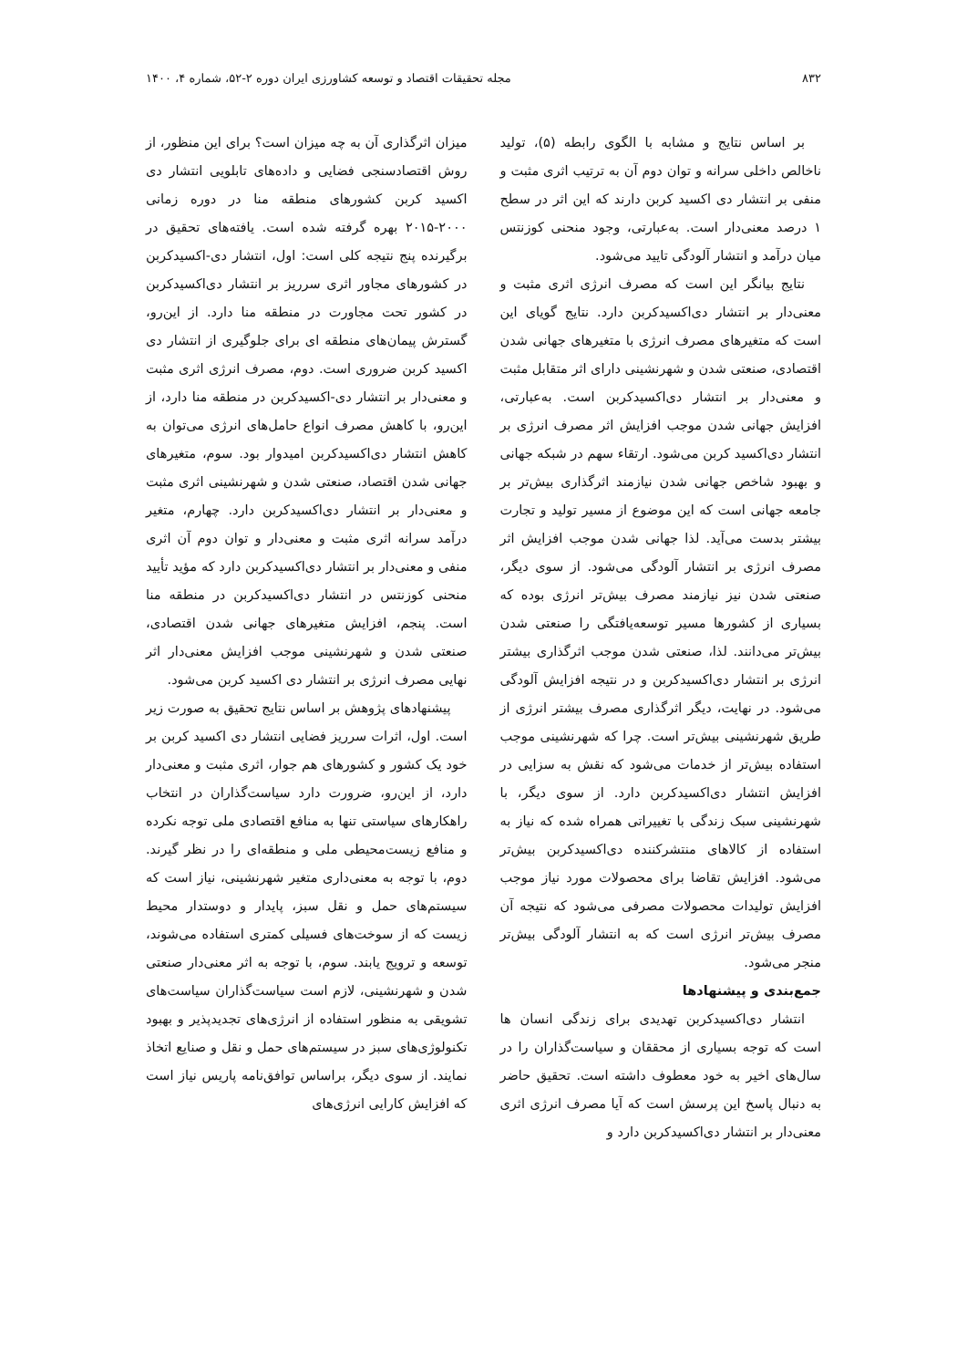۸۳۲ مجله تحقیقات اقتصاد و توسعه کشاورزی ایران دوره ۲-۵۲، شماره ۴، ۱۴۰۰
بر اساس نتایج و مشابه با الگوی رابطه (۵)، تولید ناخالص داخلی سرانه و توان دوم آن به ترتیب اثری مثبت و منفی بر انتشار دی اکسید کربن دارند که این اثر در سطح ۱ درصد معنی‌دار است. به‌عبارتی، وجود منحنی کوزنتس میان درآمد و انتشار آلودگی تایید می‌شود.
نتایج بیانگر این است که مصرف انرژی اثری مثبت و معنی‌دار بر انتشار دی‌اکسیدکربن دارد. نتایج گویای این است که متغیرهای مصرف انرژی با متغیرهای جهانی شدن اقتصادی، صنعتی شدن و شهرنشینی دارای اثر متقابل مثبت و معنی‌دار بر انتشار دی‌اکسیدکربن است. به‌عبارتی، افزایش جهانی شدن موجب افزایش اثر مصرف انرژی بر انتشار دی‌اکسید کربن می‌شود. ارتقاء سهم در شبکه جهانی و بهبود شاخص جهانی شدن نیازمند اثرگذاری بیش‌تر بر جامعه جهانی است که این موضوع از مسیر تولید و تجارت بیشتر بدست می‌آید. لذا جهانی شدن موجب افزایش اثر مصرف انرژی بر انتشار آلودگی می‌شود. از سوی دیگر، صنعتی شدن نیز نیازمند مصرف بیش‌تر انرژی بوده که بسیاری از کشورها مسیر توسعه‌یافتگی را صنعتی شدن بیش‌تر می‌دانند. لذا، صنعتی شدن موجب اثرگذاری بیشتر انرژی بر انتشار دی‌اکسیدکربن و در نتیجه افزایش آلودگی می‌شود. در نهایت، دیگر اثرگذاری مصرف بیشتر انرژی از طریق شهرنشینی بیش‌تر است. چرا که شهرنشینی موجب استفاده بیش‌تر از خدمات می‌شود که نقش به سزایی در افزایش انتشار دی‌اکسیدکربن دارد. از سوی دیگر، با شهرنشینی سبک زندگی با تغییراتی همراه شده که نیاز به استفاده از کالاهای منتشرکننده دی‌اکسیدکربن بیش‌تر می‌شود. افزایش تقاضا برای محصولات مورد نیاز موجب افزایش تولیدات محصولات مصرفی می‌شود که نتیجه آن مصرف بیش‌تر انرژی است که به انتشار آلودگی بیش‌تر منجر می‌شود.
جمع‌بندی و پیشنهادها
انتشار دی‌اکسیدکربن تهدیدی برای زندگی انسان ها است که توجه بسیاری از محققان و سیاست‌گذاران را در سال‌های اخیر به خود معطوف داشته است. تحقیق حاضر به دنبال پاسخ این پرسش است که آیا مصرف انرژی اثری معنی‌دار بر انتشار دی‌اکسیدکربن دارد و
میزان اثرگذاری آن به چه میزان است؟ برای این منظور، از روش اقتصادسنجی فضایی و داده‌های تابلویی انتشار دی اکسید کربن کشورهای منطقه منا در دوره زمانی ۲۰۰۰-۲۰۱۵ بهره گرفته شده است. یافته‌های تحقیق در برگیرنده پنج نتیجه کلی است: اول، انتشار دی-اکسیدکربن در کشورهای مجاور اثری سرریز بر انتشار دی‌اکسیدکربن در کشور تحت مجاورت در منطقه منا دارد. از این‌رو، گسترش پیمان‌های منطقه ای برای جلوگیری از انتشار دی اکسید کربن ضروری است. دوم، مصرف انرژی اثری مثبت و معنی‌دار بر انتشار دی-اکسیدکربن در منطقه منا دارد، از این‌رو، با کاهش مصرف انواع حامل‌های انرژی می‌توان به کاهش انتشار دی‌اکسیدکربن امیدوار بود. سوم، متغیرهای جهانی شدن اقتصاد، صنعتی شدن و شهرنشینی اثری مثبت و معنی‌دار بر انتشار دی‌اکسیدکربن دارد. چهارم، متغیر درآمد سرانه اثری مثبت و معنی‌دار و توان دوم آن اثری منفی و معنی‌دار بر انتشار دی‌اکسیدکربن دارد که مؤید تأیید منحنی کوزنتس در انتشار دی‌اکسیدکربن در منطقه منا است. پنجم، افزایش متغیرهای جهانی شدن اقتصادی، صنعتی شدن و شهرنشینی موجب افزایش معنی‌دار اثر نهایی مصرف انرژی بر انتشار دی اکسید کربن می‌شود.
پیشنهادهای پژوهش بر اساس نتایج تحقیق به صورت زیر است. اول، اثرات سرریز فضایی انتشار دی اکسید کربن بر خود یک کشور و کشورهای هم جوار، اثری مثبت و معنی‌دار دارد، از این‌رو، ضرورت دارد سیاست‌گذاران در انتخاب راهکارهای سیاستی تنها به منافع اقتصادی ملی توجه نکرده و منافع زیست‌محیطی ملی و منطقه‌ای را در نظر گیرند. دوم، با توجه به معنی‌داری متغیر شهرنشینی، نیاز است که سیستم‌های حمل و نقل سبز، پایدار و دوستدار محیط زیست که از سوخت‌های فسیلی کمتری استفاده می‌شوند، توسعه و ترویج یابند. سوم، با توجه به اثر معنی‌دار صنعتی شدن و شهرنشینی، لازم است سیاست‌گذاران سیاست‌های تشویقی به منظور استفاده از انرژی‌های تجدیدپذیر و بهبود تکنولوژی‌های سبز در سیستم‌های حمل و نقل و صنایع اتخاذ نمایند. از سوی دیگر، براساس توافق‌نامه پاریس نیاز است که افزایش کارایی انرژی‌های